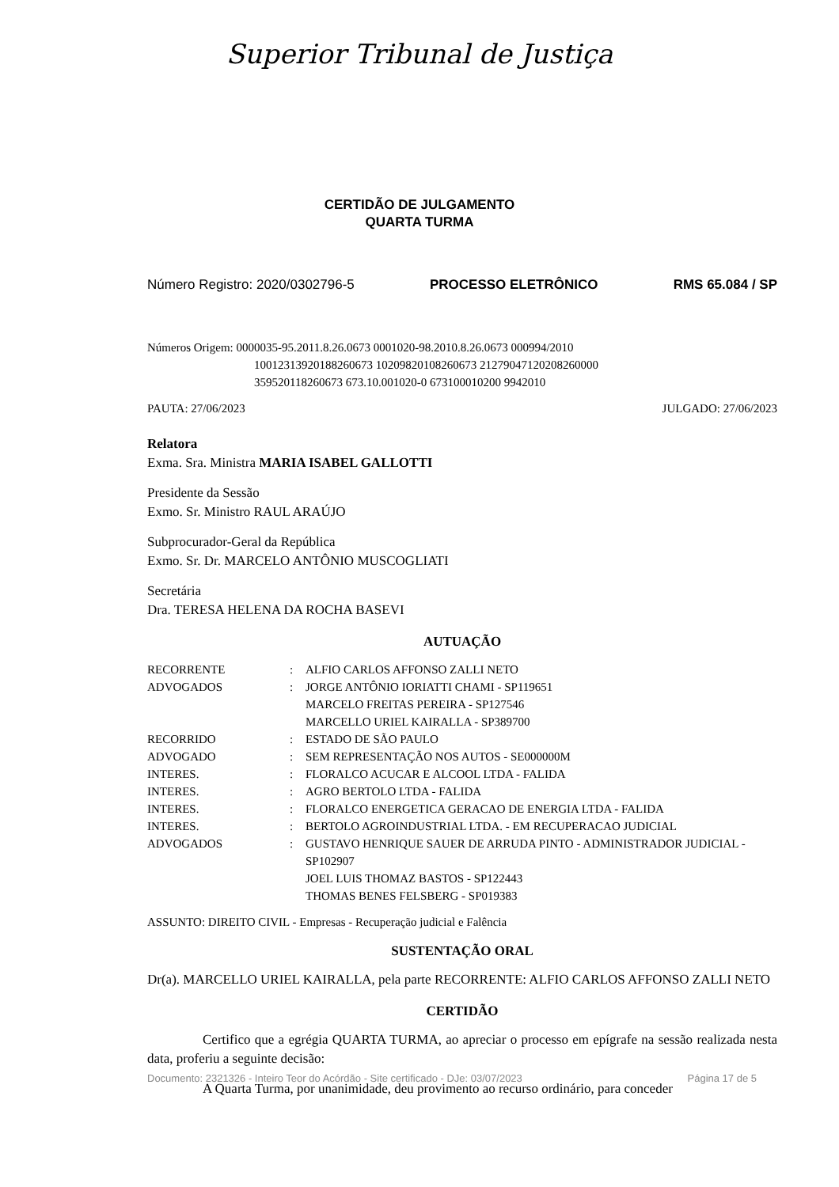Superior Tribunal de Justiça
CERTIDÃO DE JULGAMENTO
QUARTA TURMA
Número Registro: 2020/0302796-5 PROCESSO ELETRÔNICO RMS 65.084 / SP
Números Origem: 0000035-95.2011.8.26.0673 0001020-98.2010.8.26.0673 000994/2010
10012313920188260673 10209820108260673 21279047120208260000
359520118260673 673.10.001020-0 673100010200 9942010
PAUTA: 27/06/2023 JULGADO: 27/06/2023
Relatora
Exma. Sra. Ministra MARIA ISABEL GALLOTTI
Presidente da Sessão
Exmo. Sr. Ministro RAUL ARAÚJO
Subprocurador-Geral da República
Exmo. Sr. Dr. MARCELO ANTÔNIO MUSCOGLIATI
Secretária
Dra. TERESA HELENA DA ROCHA BASEVI
AUTUAÇÃO
| RECORRENTE | : | ALFIO CARLOS AFFONSO ZALLI NETO |
| ADVOGADOS | : | JORGE ANTÔNIO IORIATTI CHAMI - SP119651 MARCELO FREITAS PEREIRA - SP127546 MARCELLO URIEL KAIRALLA - SP389700 |
| RECORRIDO | : | ESTADO DE SÃO PAULO |
| ADVOGADO | : | SEM REPRESENTAÇÃO NOS AUTOS - SE000000M |
| INTERES. | : | FLORALCO ACUCAR E ALCOOL LTDA - FALIDA |
| INTERES. | : | AGRO BERTOLO LTDA - FALIDA |
| INTERES. | : | FLORALCO ENERGETICA GERACAO DE ENERGIA LTDA - FALIDA |
| INTERES. | : | BERTOLO AGROINDUSTRIAL LTDA. - EM RECUPERACAO JUDICIAL |
| ADVOGADOS | : | GUSTAVO HENRIQUE SAUER DE ARRUDA PINTO - ADMINISTRADOR JUDICIAL - SP102907 JOEL LUIS THOMAZ BASTOS - SP122443 THOMAS BENES FELSBERG - SP019383 |
ASSUNTO: DIREITO CIVIL - Empresas - Recuperação judicial e Falência
SUSTENTAÇÃO ORAL
Dr(a). MARCELLO URIEL KAIRALLA, pela parte RECORRENTE: ALFIO CARLOS AFFONSO ZALLI NETO
CERTIDÃO
Certifico que a egrégia QUARTA TURMA, ao apreciar o processo em epígrafe na sessão realizada nesta data, proferiu a seguinte decisão:
A Quarta Turma, por unanimidade, deu provimento ao recurso ordinário, para conceder
Documento: 2321326 - Inteiro Teor do Acórdão - Site certificado - DJe: 03/07/2023 Página 17 de 5